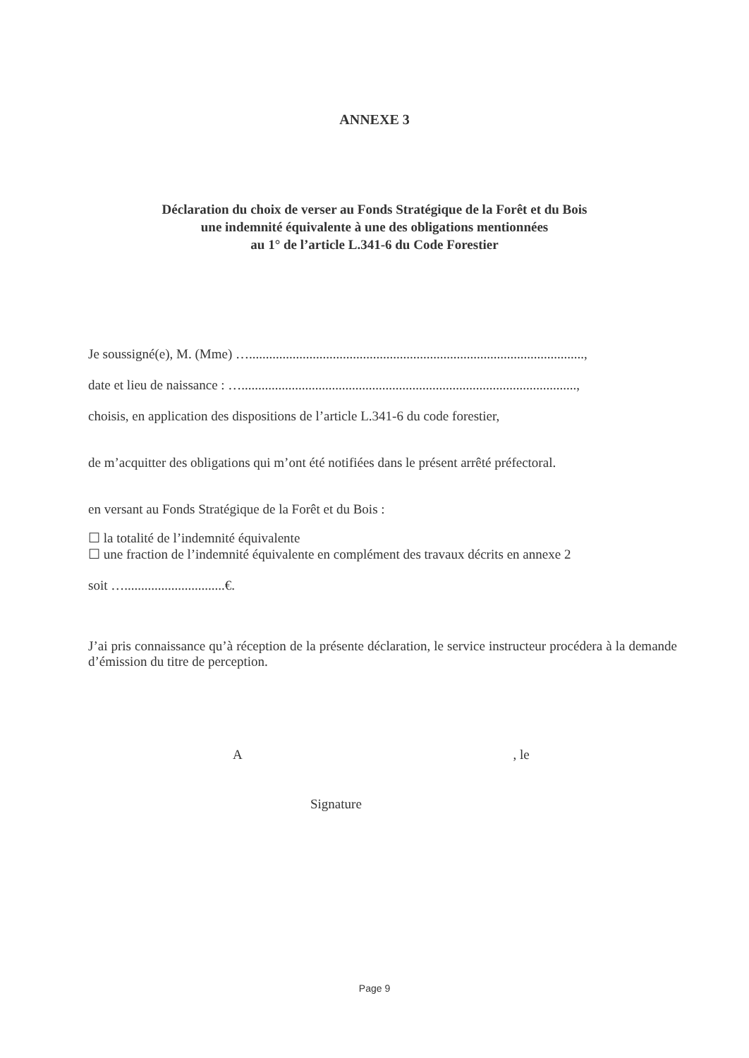ANNEXE 3
Déclaration du choix de verser au Fonds Stratégique de la Forêt et du Bois
une indemnité équivalente à une des obligations mentionnées
au 1° de l’article L.341-6 du Code Forestier
Je soussigné(e), M. (Mme) …....................................................................................................,
date et lieu de naissance : …....................................................................................................,
choisis, en application des dispositions de l’article L.341-6 du code forestier,
de m’acquitter des obligations qui m’ont été notifiées dans le présent arrêté préfectoral.
en versant au Fonds Stratégique de la Forêt et du Bois :
☐ la totalité de l’indemnité équivalente
☐ une fraction de l’indemnité équivalente en complément des travaux décrits en annexe 2
soit …..............................€.
J’ai pris connaissance qu’à réception de la présente déclaration, le service instructeur procédera à la demande d’émission du titre de perception.
A , le
Signature
Page 9